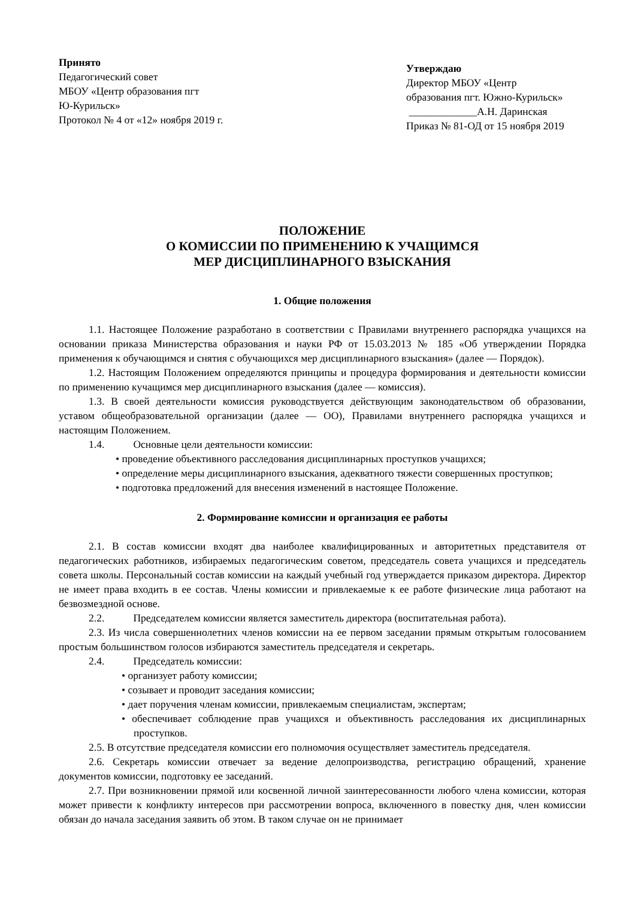Принято
Педагогический совет
МБОУ «Центр образования пгт
Ю-Курильск»
Протокол № 4 от «12» ноября 2019 г.
Утверждаю
Директор МБОУ «Центр
образования пгт. Южно-Курильск»
_____________А.Н. Даринская
Приказ № 81-ОД от 15 ноября 2019
ПОЛОЖЕНИЕ
О КОМИССИИ ПО ПРИМЕНЕНИЮ К УЧАЩИМСЯ
МЕР ДИСЦИПЛИНАРНОГО ВЗЫСКАНИЯ
1. Общие положения
1.1. Настоящее Положение разработано в соответствии с Правилами внутреннего распорядка учащихся на основании приказа Министерства образования и науки РФ от 15.03.2013 № 185 «Об утверждении Порядка применения к обучающимся и снятия с обучающихся мер дисциплинарного взыскания» (далее — Порядок).
1.2. Настоящим Положением определяются принципы и процедура формирования и деятельности комиссии по применению кучащимся мер дисциплинарного взыскания (далее — комиссия).
1.3. В своей деятельности комиссия руководствуется действующим законодательством об образовании, уставом общеобразовательной организации (далее — ОО), Правилами внутреннего распорядка учащихся и настоящим Положением.
1.4. Основные цели деятельности комиссии:
• проведение объективного расследования дисциплинарных проступков учащихся;
• определение меры дисциплинарного взыскания, адекватного тяжести совершенных проступков;
• подготовка предложений для внесения изменений в настоящее Положение.
2. Формирование комиссии и организация ее работы
2.1. В состав комиссии входят два наиболее квалифицированных и авторитетных представителя от педагогических работников, избираемых педагогическим советом, председатель совета учащихся и председатель совета школы. Персональный состав комиссии на каждый учебный год утверждается приказом директора. Директор не имеет права входить в ее состав. Члены комиссии и привлекаемые к ее работе физические лица работают на безвозмездной основе.
2.2. Председателем комиссии является заместитель директора (воспитательная работа).
2.3. Из числа совершеннолетних членов комиссии на ее первом заседании прямым открытым голосованием простым большинством голосов избираются заместитель председателя и секретарь.
2.4. Председатель комиссии:
• организует работу комиссии;
• созывает и проводит заседания комиссии;
• дает поручения членам комиссии, привлекаемым специалистам, экспертам;
• обеспечивает соблюдение прав учащихся и объективность расследования их дисциплинарных проступков.
2.5. В отсутствие председателя комиссии его полномочия осуществляет заместитель председателя.
2.6. Секретарь комиссии отвечает за ведение делопроизводства, регистрацию обращений, хранение документов комиссии, подготовку ее заседаний.
2.7. При возникновении прямой или косвенной личной заинтересованности любого члена комиссии, которая может привести к конфликту интересов при рассмотрении вопроса, включенного в повестку дня, член комиссии обязан до начала заседания заявить об этом. В таком случае он не принимает